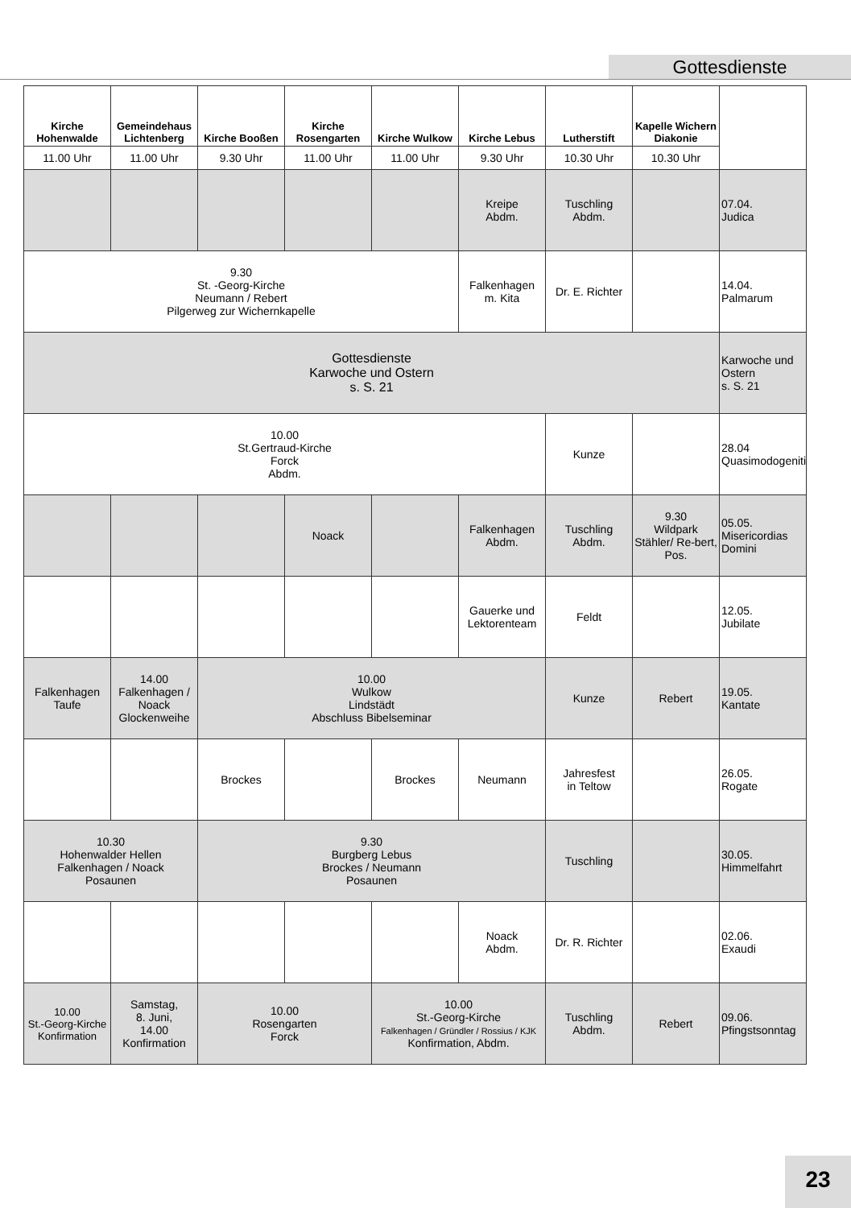Gottesdienste
| Kirche Hohenwalde | Gemeindehaus Lichtenberg | Kirche Booßen | Kirche Rosengarten | Kirche Wulkow | Kirche Lebus | Lutherstift | Kapelle Wichern Diakonie | |
| --- | --- | --- | --- | --- | --- | --- | --- | --- |
| 11.00 Uhr | 11.00 Uhr | 9.30 Uhr | 11.00 Uhr | 11.00 Uhr | 9.30 Uhr | 10.30 Uhr | 10.30 Uhr | |
| | | | | | Kreipe Abdm. | Tuschling Abdm. | | 07.04. Judica |
| 9.30 St. -Georg-Kirche Neumann / Rebert Pilgerweg zur Wichernkapelle | | | | | Falkenhagen m. Kita | Dr. E. Richter | | 14.04. Palmarum |
| Gottesdienste Karwoche und Ostern s. S. 21 | | | | | | | | Karwoche und Ostern s. S. 21 |
| 10.00 St.Gertraud-Kirche Forck Abdm. | | | | | | Kunze | | 28.04 Quasimodogeniti |
| | | | Noack | | Falkenhagen Abdm. | Tuschling Abdm. | 9.30 Wildpark Stähler/ Re-bert, Pos. | 05.05. Misericordias Domini |
| | | | | | Gauerke und Lektorenteam | Feldt | | 12.05. Jubilate |
| Falkenhagen Taufe | 14.00 Falkenhagen / Noack Glockenweihe | 10.00 Wulkow Lindstädt Abschluss Bibelseminar | | | | Kunze | Rebert | 19.05. Kantate |
| | | Brockes | | Brockes | Neumann | Jahresfest in Teltow | | 26.05. Rogate |
| 10.30 Hohenwalder Hellen Falkenhagen / Noack Posaunen | | 9.30 Burgberg Lebus Brockes / Neumann Posaunen | | | | Tuschling | | 30.05. Himmelfahrt |
| | | | | | Noack Abdm. | Dr. R. Richter | | 02.06. Exaudi |
| 10.00 St.-Georg-Kirche Konfirmation | Samstag, 8. Juni, 14.00 Konfirmation | 10.00 Rosengarten Forck | | 10.00 St.-Georg-Kirche Falkenhagen / Gründler / Rossius / KJK Konfirmation, Abdm. | | Tuschling Abdm. | Rebert | 09.06. Pfingstsonntag |
23